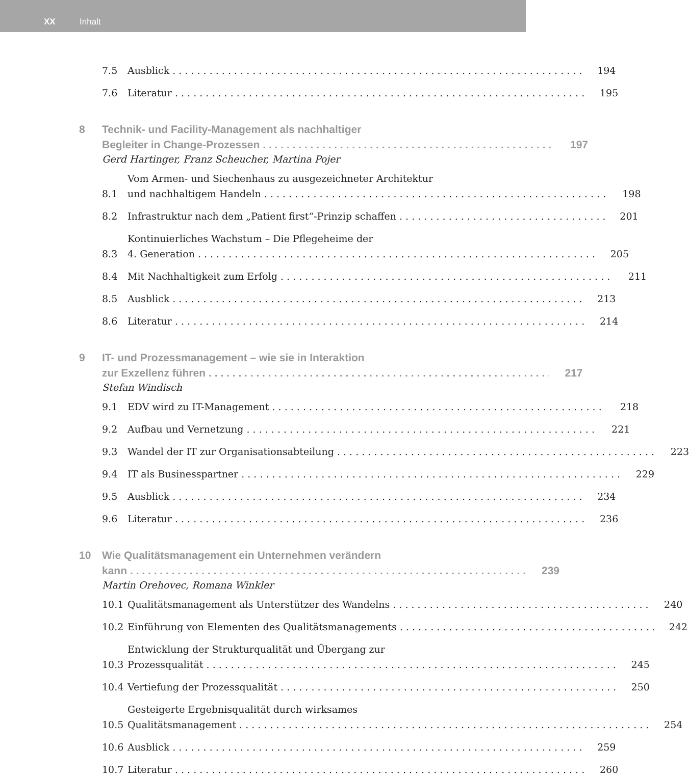XX Inhalt
7.5 Ausblick 194
7.6 Literatur 195
8 Technik- und Facility-Management als nachhaltiger
Begleiter in Change-Prozessen 197
Gerd Hartinger, Franz Scheucher, Martina Pojer
8.1 Vom Armen- und Siechenhaus zu ausgezeichneter Architektur
und nachhaltigem Handeln 198
8.2 Infrastruktur nach dem „Patient first“-Prinzip schaffen 201
8.3 Kontinuierliches Wachstum – Die Pflegeheime der
4. Generation 205
8.4 Mit Nachhaltigkeit zum Erfolg 211
8.5 Ausblick 213
8.6 Literatur 214
9 IT- und Prozessmanagement – wie sie in Interaktion
zur Exzellenz führen 217
Stefan Windisch
9.1 EDV wird zu IT-Management 218
9.2 Aufbau und Vernetzung 221
9.3 Wandel der IT zur Organisationsabteilung 223
9.4 IT als Businesspartner 229
9.5 Ausblick 234
9.6 Literatur 236
10 Wie Qualitätsmanagement ein Unternehmen verändern
kann 239
Martin Orehovec, Romana Winkler
10.1 Qualitätsmanagement als Unterstützer des Wandelns 240
10.2 Einführung von Elementen des Qualitätsmanagements 242
10.3 Entwicklung der Strukturqualität und Übergang zur
Prozessqualität 245
10.4 Vertiefung der Prozessqualität 250
10.5 Gesteigerte Ergebnisqualität durch wirksames
Qualitätsmanagement 254
10.6 Ausblick 259
10.7 Literatur 260